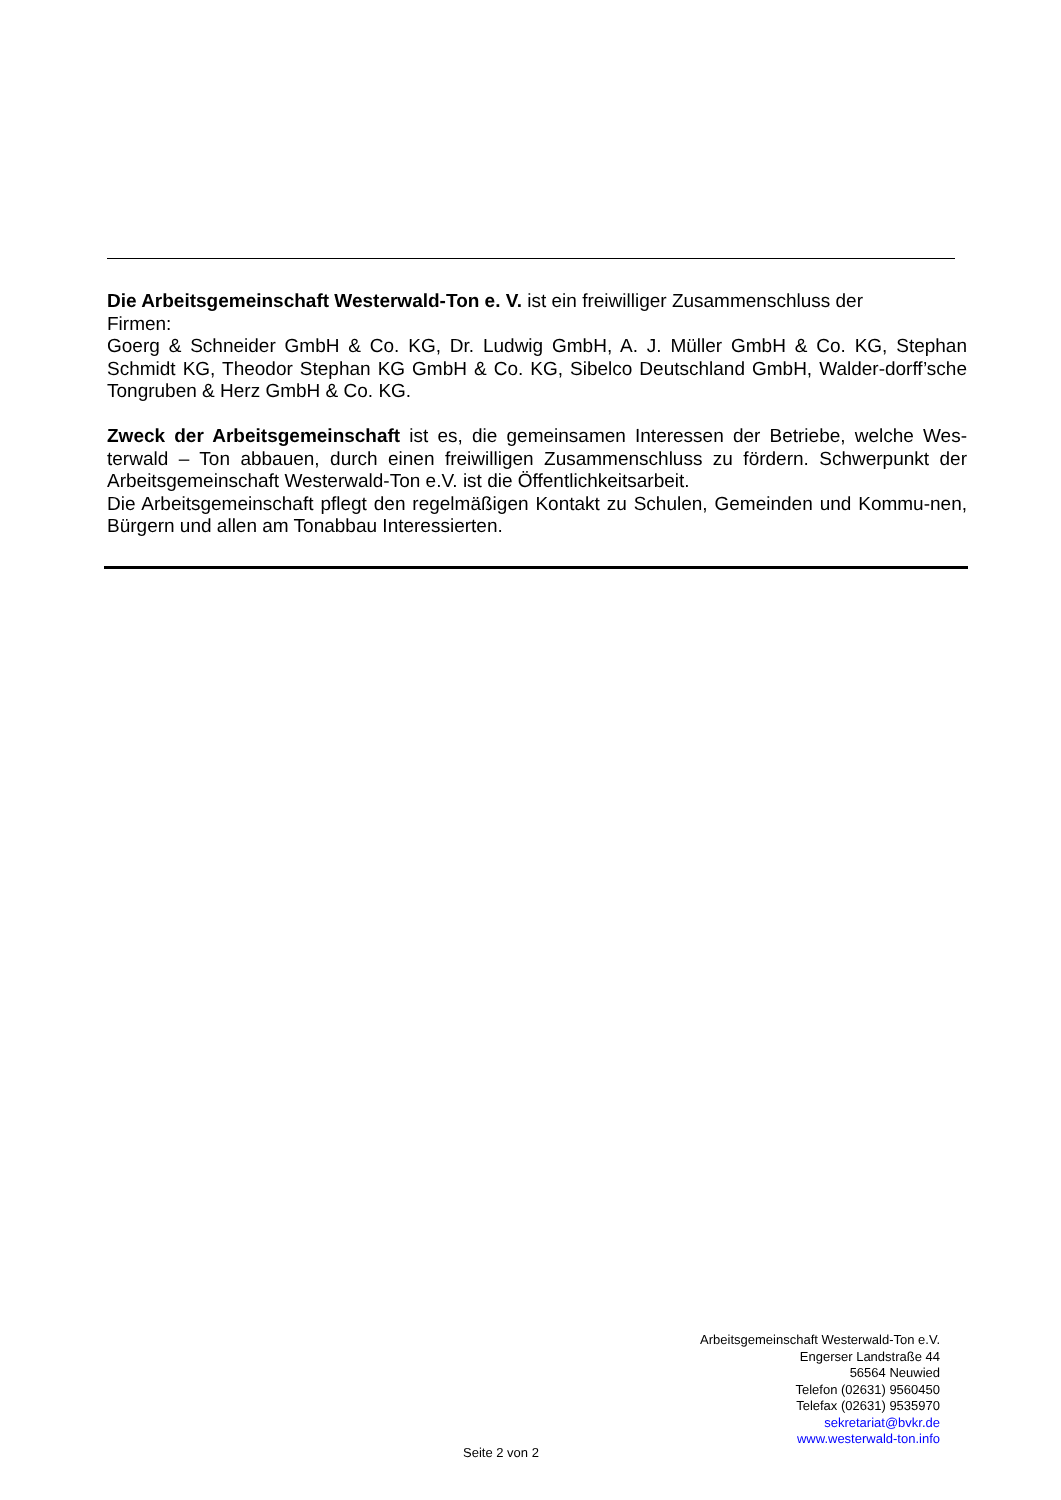Die Arbeitsgemeinschaft Westerwald-Ton e. V. ist ein freiwilliger Zusammenschluss der
Firmen:
Goerg & Schneider GmbH & Co. KG, Dr. Ludwig GmbH, A. J. Müller GmbH & Co. KG, Stephan Schmidt KG, Theodor Stephan KG GmbH & Co. KG, Sibelco Deutschland GmbH, Walder-dorff’sche Tongruben & Herz GmbH & Co. KG.
Zweck der Arbeitsgemeinschaft ist es, die gemeinsamen Interessen der Betriebe, welche Wes-terwald – Ton abbauen, durch einen freiwilligen Zusammenschluss zu fördern. Schwerpunkt der Arbeitsgemeinschaft Westerwald-Ton e.V. ist die Öffentlichkeitsarbeit.
Die Arbeitsgemeinschaft pflegt den regelmäßigen Kontakt zu Schulen, Gemeinden und Kommu-nen, Bürgern und allen am Tonabbau Interessierten.
Arbeitsgemeinschaft Westerwald-Ton e.V.
Engerser Landstraße 44
56564 Neuwied
Telefon (02631) 9560450
Telefax (02631) 9535970
sekretariat@bvkr.de
www.westerwald-ton.info
Seite 2 von 2